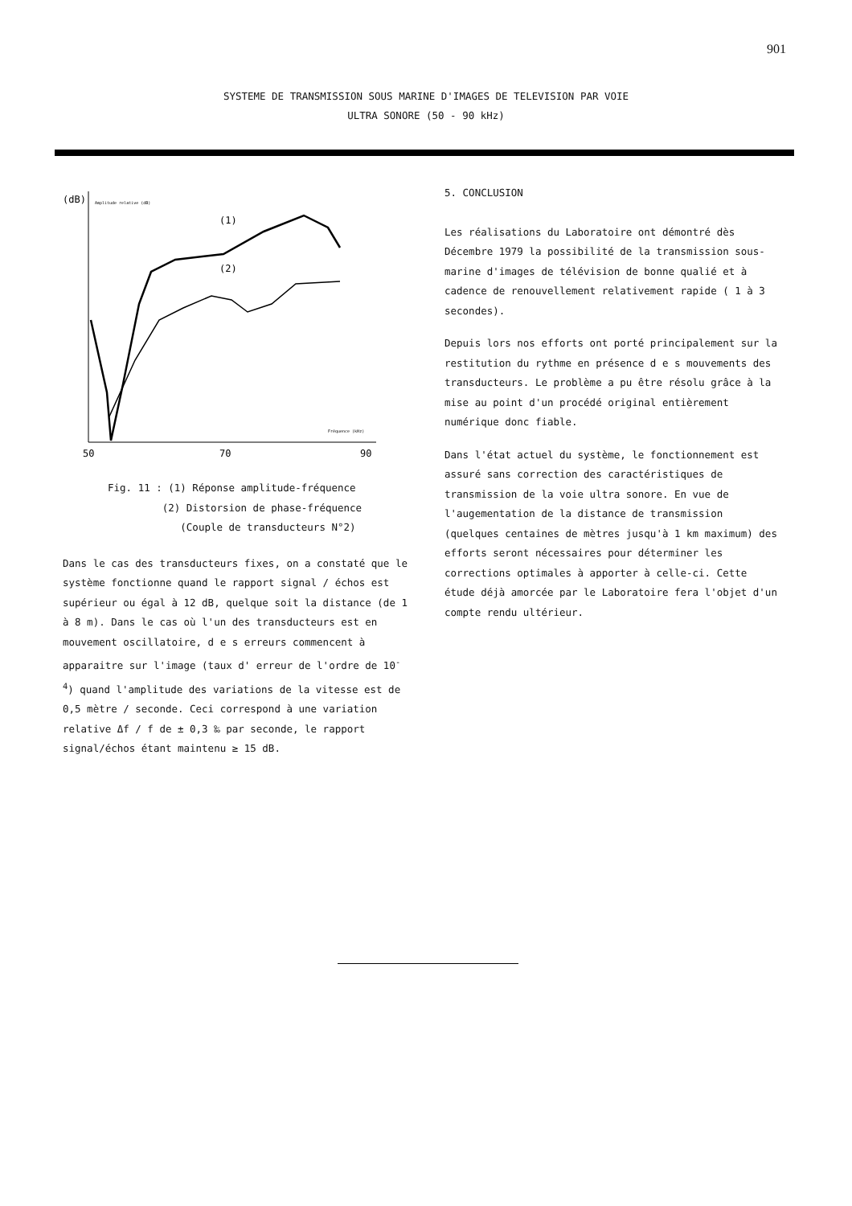901
SYSTEME DE TRANSMISSION SOUS MARINE D'IMAGES DE TELEVISION PAR VOIE
ULTRA SONORE (50 - 90 kHz)
(dB)
Amplitude relative (dB)
(1)
(2)
Fréquence (kHz)
50
70
90
Fig. 11 : (1) Réponse amplitude-fréquence
(2) Distorsion de phase-fréquence
(Couple de transducteurs N°2)
Dans le cas des transducteurs fixes, on a constaté que le système fonctionne quand le rapport signal / échos est supérieur ou égal à 12 dB, quelque soit la distance (de 1 à 8 m). Dans le cas où l'un des transducteurs est en mouvement oscillatoire, d e s erreurs commencent à apparaitre sur l'image (taux d' erreur de l'ordre de 10<sup>-4</sup>) quand l'amplitude des variations de la vitesse est de 0,5 mètre / seconde. Ceci correspond à une variation relative Δf / f de ± 0,3 ‰ par seconde, le rapport signal/échos étant maintenu ≥ 15 dB.
5. CONCLUSION
Les réalisations du Laboratoire ont démontré dès Décembre 1979 la possibilité de la transmission sous-marine d'images de télévision de bonne qualié et à cadence de renouvellement relativement rapide ( 1 à 3 secondes).
Depuis lors nos efforts ont porté principalement sur la restitution du rythme en présence d e s mouvements des transducteurs. Le problème a pu être résolu grâce à la mise au point d'un procédé original entièrement numérique donc fiable.
Dans l'état actuel du système, le fonctionnement est assuré sans correction des caractéristiques de transmission de la voie ultra sonore. En vue de l'augementation de la distance de transmission (quelques centaines de mètres jusqu'à 1 km maximum) des efforts seront nécessaires pour déterminer les corrections optimales à apporter à celle-ci. Cette étude déjà amorcée par le Laboratoire fera l'objet d'un compte rendu ultérieur.